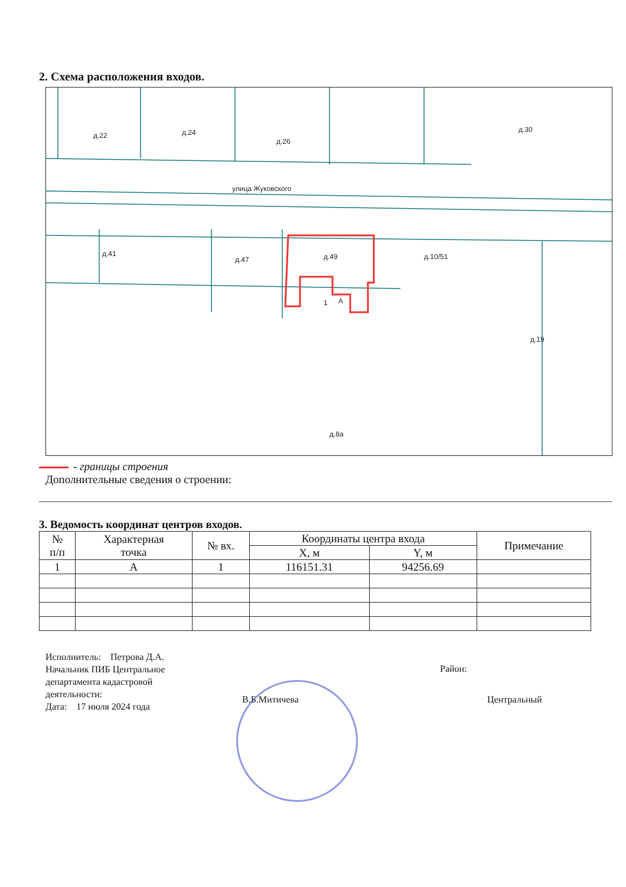2. Схема расположения входов.
улица Жуковского
д.22
д.24
д.26
д.30
д.41
д.47
д.49
д.10/51
д.19
д.8а
1
А
- границы строения
Дополнительные сведения о строении:
3. Ведомость координат центров входов.
| № п/п | Характерная точка | № вх. | Координаты центра входа | | Примечание |
| --- | --- | --- | --- | --- | --- |
| | | | X, м | Y, м | |
| 1 | А | 1 | 116151.31 | 94256.69 | |
Исполнитель: Петрова Д.А.
Начальник ПИБ Центральное
департамента кадастровой
деятельности:
Дата: 17 июля 2024 года
Район:
В.Б.Митичева Центральный